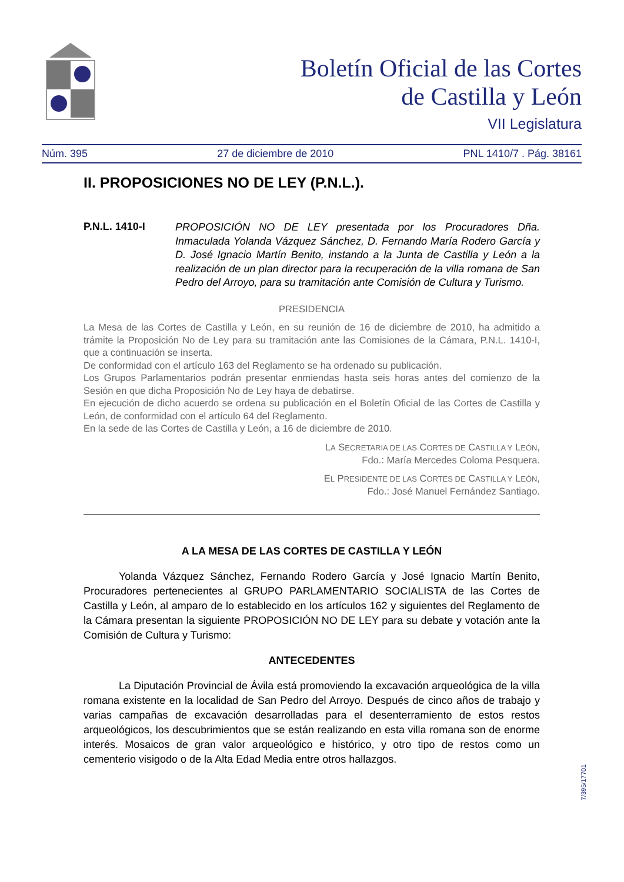Boletín Oficial de las Cortes
de Castilla y León
VII Legislatura
Núm. 395 27 de diciembre de 2010 PNL 1410/7 . Pág. 38161
II. PROPOSICIONES NO DE LEY (P.N.L.).
P.N.L. 1410-I PROPOSICIÓN NO DE LEY presentada por los Procuradores Dña. Inmaculada Yolanda Vázquez Sánchez, D. Fernando María Rodero García y D. José Ignacio Martín Benito, instando a la Junta de Castilla y León a la realización de un plan director para la recuperación de la villa romana de San Pedro del Arroyo, para su tramitación ante Comisión de Cultura y Turismo.
PRESIDENCIA
La Mesa de las Cortes de Castilla y León, en su reunión de 16 de diciembre de 2010, ha admitido a trámite la Proposición No de Ley para su tramitación ante las Comisiones de la Cámara, P.N.L. 1410-I, que a continuación se inserta.
De conformidad con el artículo 163 del Reglamento se ha ordenado su publicación.
Los Grupos Parlamentarios podrán presentar enmiendas hasta seis horas antes del comienzo de la Sesión en que dicha Proposición No de Ley haya de debatirse.
En ejecución de dicho acuerdo se ordena su publicación en el Boletín Oficial de las Cortes de Castilla y León, de conformidad con el artículo 64 del Reglamento.
En la sede de las Cortes de Castilla y León, a 16 de diciembre de 2010.
LA SECRETARIA DE LAS CORTES DE CASTILLA Y LEÓN,
Fdo.: María Mercedes Coloma Pesquera.
EL PRESIDENTE DE LAS CORTES DE CASTILLA Y LEÓN,
Fdo.: José Manuel Fernández Santiago.
A LA MESA DE LAS CORTES DE CASTILLA Y LEÓN
Yolanda Vázquez Sánchez, Fernando Rodero García y José Ignacio Martín Benito, Procuradores pertenecientes al GRUPO PARLAMENTARIO SOCIALISTA de las Cortes de Castilla y León, al amparo de lo establecido en los artículos 162 y siguientes del Reglamento de la Cámara presentan la siguiente PROPOSICIÓN NO DE LEY para su debate y votación ante la Comisión de Cultura y Turismo:
ANTECEDENTES
La Diputación Provincial de Ávila está promoviendo la excavación arqueológica de la villa romana existente en la localidad de San Pedro del Arroyo. Después de cinco años de trabajo y varias campañas de excavación desarrolladas para el desenterramiento de estos restos arqueológicos, los descubrimientos que se están realizando en esta villa romana son de enorme interés. Mosaicos de gran valor arqueológico e histórico, y otro tipo de restos como un cementerio visigodo o de la Alta Edad Media entre otros hallazgos.
7/395/17701